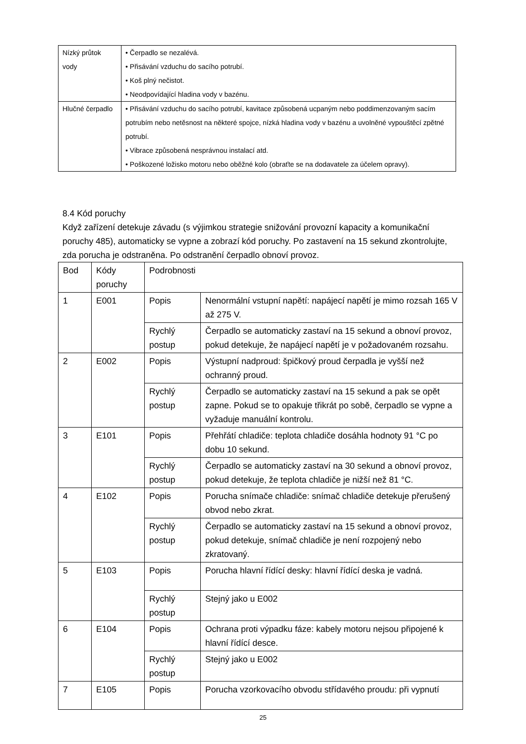| Nízký průtok vody | • Čerpadlo se nezalévá. • Přisávání vzduchu do sacího potrubí. • Koš plný nečistot. • Neodpovídající hladina vody v bazénu. |
| Hlučné čerpadlo | • Přisávání vzduchu do sacího potrubí, kavitace způsobená ucpaným nebo poddimenzovaným sacím potrubím nebo netěsnost na některé spojce, nízká hladina vody v bazénu a uvolněné vypouštěcí zpětné potrubí. • Vibrace způsobená nesprávnou instalací atd. • Poškozené ložisko motoru nebo oběžné kolo (obraťte se na dodavatele za účelem opravy). |
8.4 Kód poruchy
Když zařízení detekuje závadu (s výjimkou strategie snižování provozní kapacity a komunikační poruchy 485), automaticky se vypne a zobrazí kód poruchy. Po zastavení na 15 sekund zkontrolujte, zda porucha je odstraněna. Po odstranění čerpadlo obnoví provoz.
| Bod | Kódy poruchy | Podrobnosti | |
| --- | --- | --- | --- |
| 1 | E001 | Popis | Nenormální vstupní napětí: napájecí napětí je mimo rozsah 165 V až 275 V. |
| | | Rychlý postup | Čerpadlo se automaticky zastaví na 15 sekund a obnoví provoz, pokud detekuje, že napájecí napětí je v požadovaném rozsahu. |
| 2 | E002 | Popis | Výstupní nadproud: špičkový proud čerpadla je vyšší než ochranný proud. |
| | | Rychlý postup | Čerpadlo se automaticky zastaví na 15 sekund a pak se opět zapne. Pokud se to opakuje třikrát po sobě, čerpadlo se vypne a vyžaduje manuální kontrolu. |
| 3 | E101 | Popis | Přehřátí chladiče: teplota chladiče dosáhla hodnoty 91 °C po dobu 10 sekund. |
| | | Rychlý postup | Čerpadlo se automaticky zastaví na 30 sekund a obnoví provoz, pokud detekuje, že teplota chladiče je nižší než 81 °C. |
| 4 | E102 | Popis | Porucha snímače chladiče: snímač chladiče detekuje přerušený obvod nebo zkrat. |
| | | Rychlý postup | Čerpadlo se automaticky zastaví na 15 sekund a obnoví provoz, pokud detekuje, snímač chladiče je není rozpojený nebo zkratovaný. |
| 5 | E103 | Popis | Porucha hlavní řídící desky: hlavní řídící deska je vadná. |
| | | Rychlý postup | Stejný jako u E002 |
| 6 | E104 | Popis | Ochrana proti výpadku fáze: kabely motoru nejsou připojené k hlavní řídící desce. |
| | | Rychlý postup | Stejný jako u E002 |
| 7 | E105 | Popis | Porucha vzorkovacího obvodu střídavého proudu: při vypnutí |
25